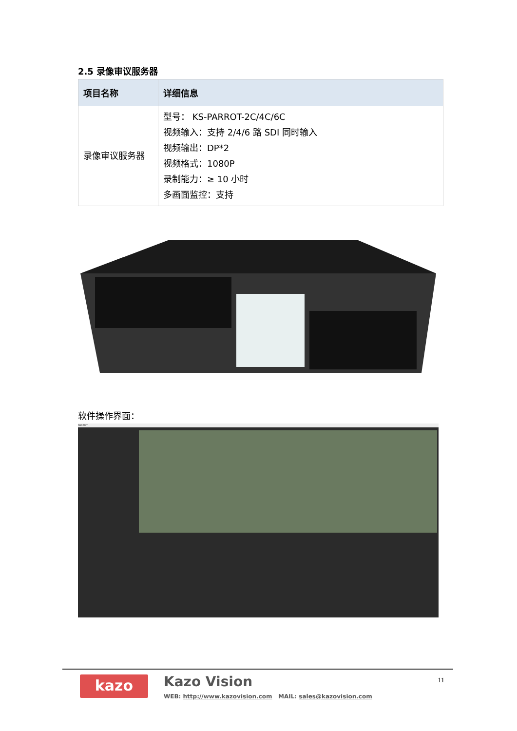2.5 录像审议服务器
| 项目名称 | 详细信息 |
| --- | --- |
| 录像审议服务器 | 型号： KS-PARROT-2C/4C/6C 视频输入：支持 2/4/6 路 SDI 同时输入 视频输出：DP*2 视频格式：1080P 录制能力：≥ 10 小时 多画面监控：支持 |
软件操作界面：
PARROT
kazo Kazo Vision
WEB: http://www.kazovision.com MAIL: sales@kazovision.com
11